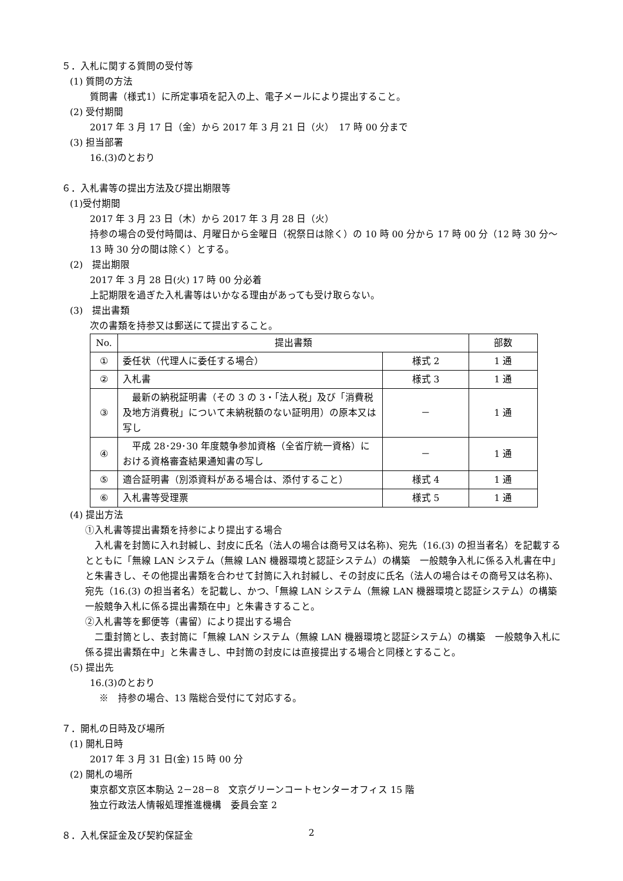５．入札に関する質問の受付等
(1) 質問の方法
質問書（様式1）に所定事項を記入の上、電子メールにより提出すること。
(2) 受付期間
2017 年 3 月 17 日（金）から 2017 年 3 月 21 日（火）　17 時 00 分まで
(3) 担当部署
16.(3)のとおり
６．入札書等の提出方法及び提出期限等
(1)受付期間
2017 年 3 月 23 日（木）から 2017 年 3 月 28 日（火）
持参の場合の受付時間は、月曜日から金曜日（祝祭日は除く）の 10 時 00 分から 17 時 00 分（12 時 30 分～13 時 30 分の間は除く）とする。
(2)　提出期限
2017 年 3 月 28 日(火) 17 時 00 分必着
上記期限を過ぎた入札書等はいかなる理由があっても受け取らない。
(3)　提出書類
次の書類を持参又は郵送にて提出すること。
| No. | 提出書類 | | 部数 |
| --- | --- | --- | --- |
| ① | 委任状（代理人に委任する場合） | 様式 2 | 1 通 |
| ② | 入札書 | 様式 3 | 1 通 |
| ③ | 最新の納税証明書（その 3 の 3・「法人税」及び「消費税及地方消費税」について未納税額のない証明用）の原本又は写し | － | 1 通 |
| ④ | 平成 28･29･30 年度競争参加資格（全省庁統一資格）における資格審査結果通知書の写し | － | 1 通 |
| ⑤ | 適合証明書（別添資料がある場合は、添付すること） | 様式 4 | 1 通 |
| ⑥ | 入札書等受理票 | 様式 5 | 1 通 |
(4) 提出方法
①入札書等提出書類を持参により提出する場合
　入札書を封筒に入れ封緘し、封皮に氏名（法人の場合は商号又は名称)、宛先（16.(3) の担当者名）を記載するとともに「無線 LAN システム（無線 LAN 機器環境と認証システム）の構築　一般競争入札に係る入札書在中」と朱書きし、その他提出書類を合わせて封筒に入れ封緘し、その封皮に氏名（法人の場合はその商号又は名称)、宛先（16.(3) の担当者名）を記載し、かつ、「無線 LAN システム（無線 LAN 機器環境と認証システム）の構築　一般競争入札に係る提出書類在中」と朱書きすること。
②入札書等を郵便等（書留）により提出する場合
　二重封筒とし、表封筒に「無線 LAN システム（無線 LAN 機器環境と認証システム）の構築　一般競争入札に係る提出書類在中」と朱書きし、中封筒の封皮には直接提出する場合と同様とすること。
(5) 提出先
16.(3)のとおり
　※　持参の場合、13 階総合受付にて対応する。
７．開札の日時及び場所
(1) 開札日時
2017 年 3 月 31 日(金) 15 時 00 分
(2) 開札の場所
東京都文京区本駒込 2－28－8　文京グリーンコートセンターオフィス 15 階
独立行政法人情報処理推進機構　委員会室 2
８．入札保証金及び契約保証金
2